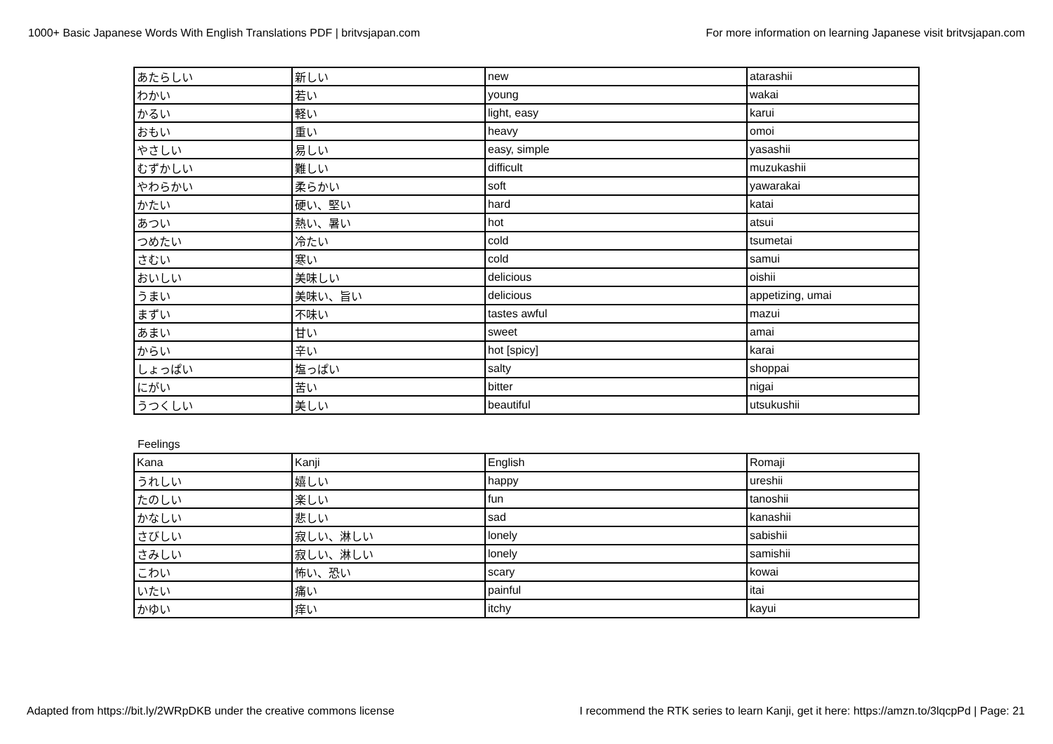1000+ Basic Japanese Words With English Translations PDF | britvsjapan.com For more information on learning Japanese visit britvsjapan.com
| あたらしい | 新しい | new | atarashii |
| わかい | 若い | young | wakai |
| かるい | 軽い | light, easy | karui |
| おもい | 重い | heavy | omoi |
| やさしい | 易しい | easy, simple | yasashii |
| むずかしい | 難しい | difficult | muzukashii |
| やわらかい | 柔らかい | soft | yawarakai |
| かたい | 硬い、堅い | hard | katai |
| あつい | 熱い、暑い | hot | atsui |
| つめたい | 冷たい | cold | tsumetai |
| さむい | 寒い | cold | samui |
| おいしい | 美味しい | delicious | oishii |
| うまい | 美味い、旨い | delicious | appetizing, umai |
| まずい | 不味い | tastes awful | mazui |
| あまい | 甘い | sweet | amai |
| からい | 辛い | hot [spicy] | karai |
| しょっぱい | 塩っぱい | salty | shoppai |
| にがい | 苦い | bitter | nigai |
| うつくしい | 美しい | beautiful | utsukushii |
Feelings
| Kana | Kanji | English | Romaji |
| うれしい | 嬉しい | happy | ureshii |
| たのしい | 楽しい | fun | tanoshii |
| かなしい | 悲しい | sad | kanashii |
| さびしい | 寂しい、淋しい | lonely | sabishii |
| さみしい | 寂しい、淋しい | lonely | samishii |
| こわい | 怖い、恐い | scary | kowai |
| いたい | 痛い | painful | itai |
| かゆい | 痒い | itchy | kayui |
Adapted from https://bit.ly/2WRpDKB under the creative commons license I recommend the RTK series to learn Kanji, get it here: https://amzn.to/3lqcpPd | Page: 21